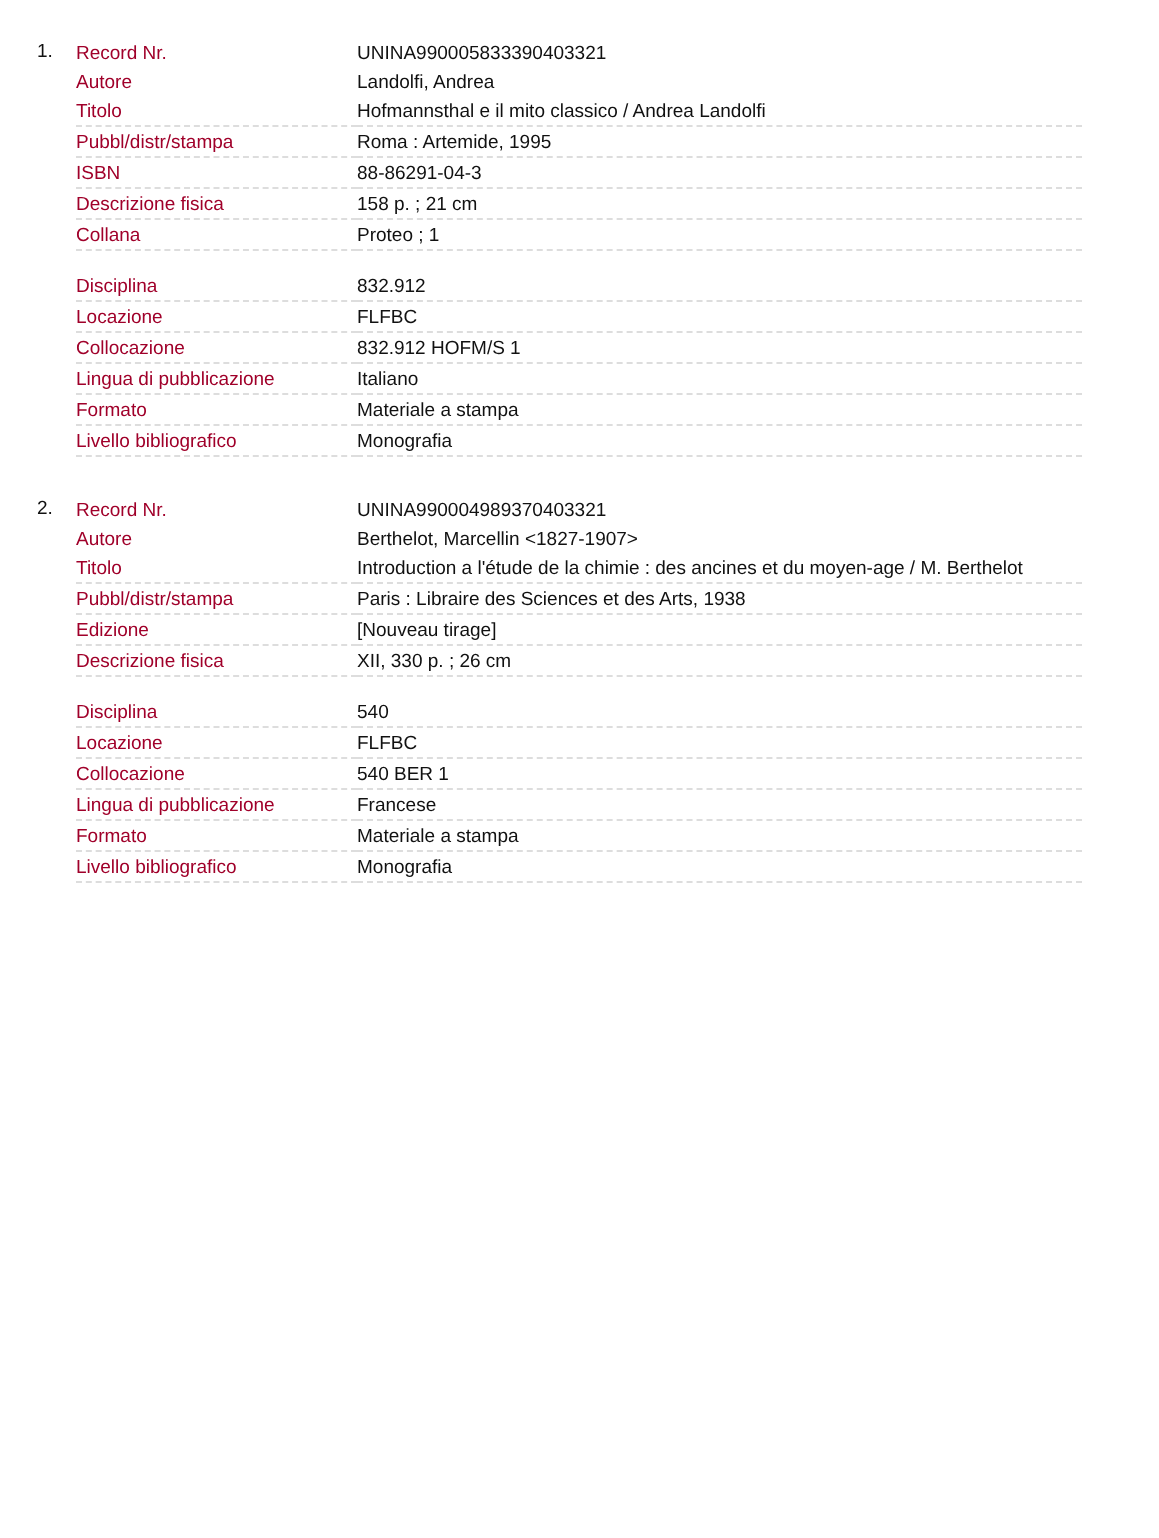1.
| Record Nr. | UNINA990005833390403321 |
| Autore | Landolfi, Andrea |
| Titolo | Hofmannsthal e il mito classico / Andrea Landolfi |
| Pubbl/distr/stampa | Roma : Artemide, 1995 |
| ISBN | 88-86291-04-3 |
| Descrizione fisica | 158 p. ; 21 cm |
| Collana | Proteo ; 1 |
| Disciplina | 832.912 |
| Locazione | FLFBC |
| Collocazione | 832.912 HOFM/S 1 |
| Lingua di pubblicazione | Italiano |
| Formato | Materiale a stampa |
| Livello bibliografico | Monografia |
2.
| Record Nr. | UNINA990004989370403321 |
| Autore | Berthelot, Marcellin <1827-1907> |
| Titolo | Introduction a l'étude de la chimie : des ancines et du moyen-age / M. Berthelot |
| Pubbl/distr/stampa | Paris : Libraire des Sciences et des Arts, 1938 |
| Edizione | [Nouveau tirage] |
| Descrizione fisica | XII, 330 p. ; 26 cm |
| Disciplina | 540 |
| Locazione | FLFBC |
| Collocazione | 540 BER 1 |
| Lingua di pubblicazione | Francese |
| Formato | Materiale a stampa |
| Livello bibliografico | Monografia |